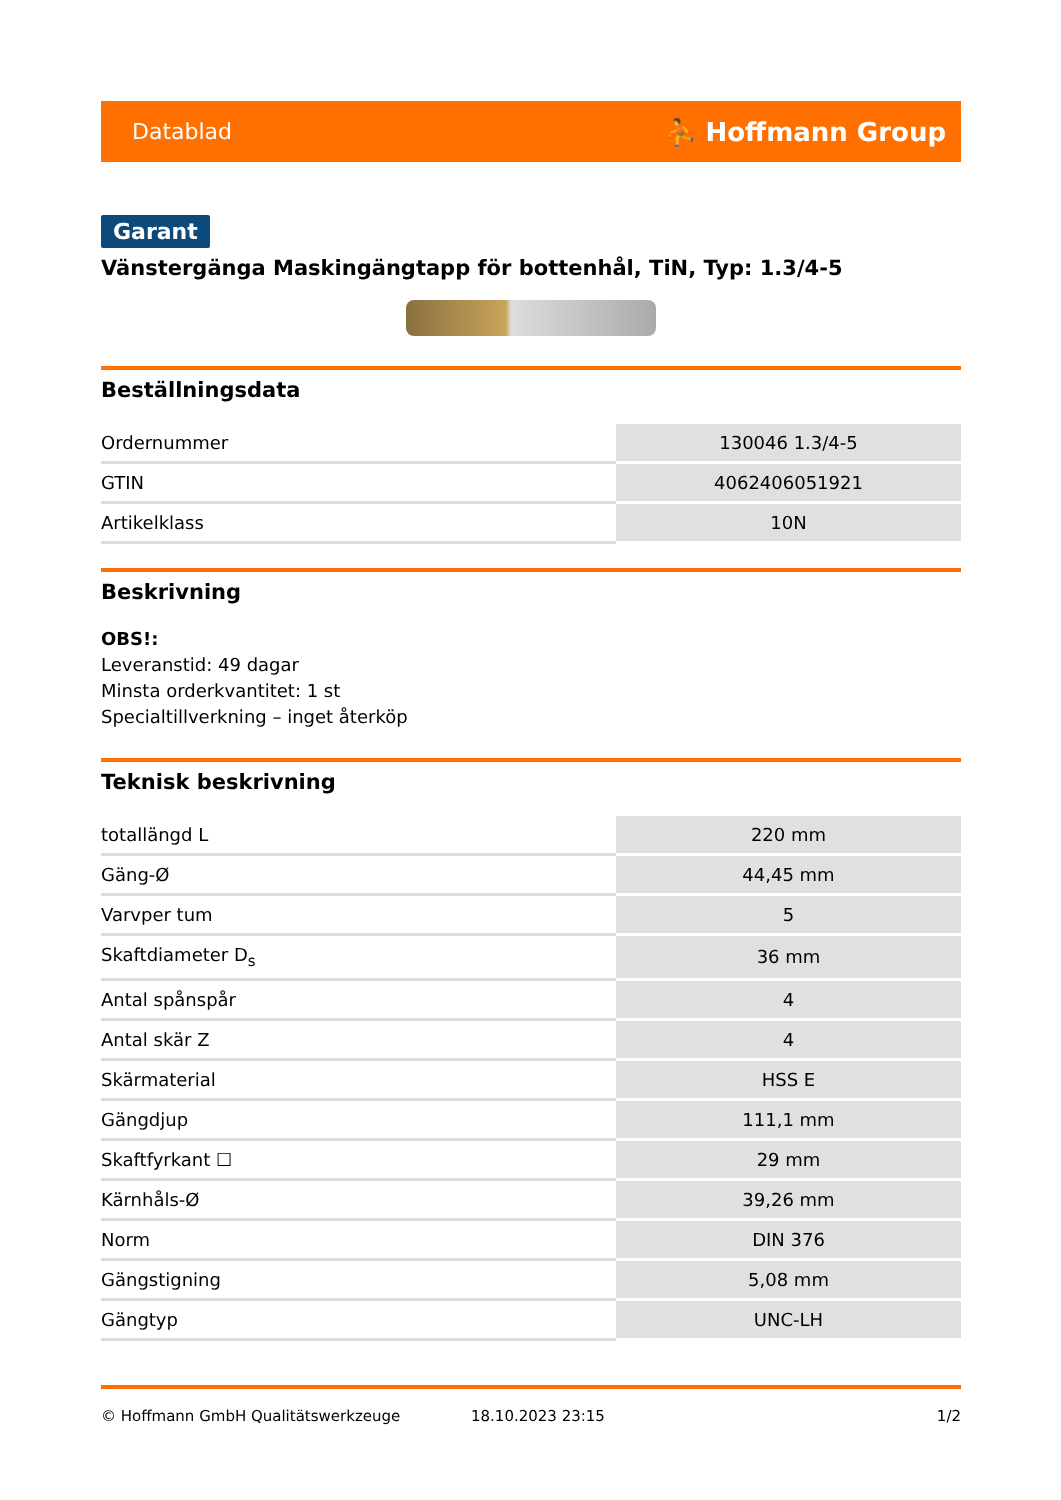Datablad ⛹ Hoffmann Group
Garant
Vänstergänga Maskingängtapp för bottenhål, TiN, Typ: 1.3/4-5
Beställningsdata
| Ordernummer | 130046 1.3/4-5 |
| GTIN | 4062406051921 |
| Artikelklass | 10N |
Beskrivning
OBS!:
Leveranstid: 49 dagar
Minsta orderkvantitet: 1 st
Specialtillverkning – inget återköp
Teknisk beskrivning
| totallängd L | 220 mm |
| Gäng-Ø | 44,45 mm |
| Varvper tum | 5 |
| Skaftdiameter D<sub>s</sub> | 36 mm |
| Antal spånspår | 4 |
| Antal skär Z | 4 |
| Skärmaterial | HSS E |
| Gängdjup | 111,1 mm |
| Skaftfyrkant ☐ | 29 mm |
| Kärnhåls-Ø | 39,26 mm |
| Norm | DIN 376 |
| Gängstigning | 5,08 mm |
| Gängtyp | UNC-LH |
© Hoffmann GmbH Qualitätswerkzeuge 18.10.2023 23:15 1/2